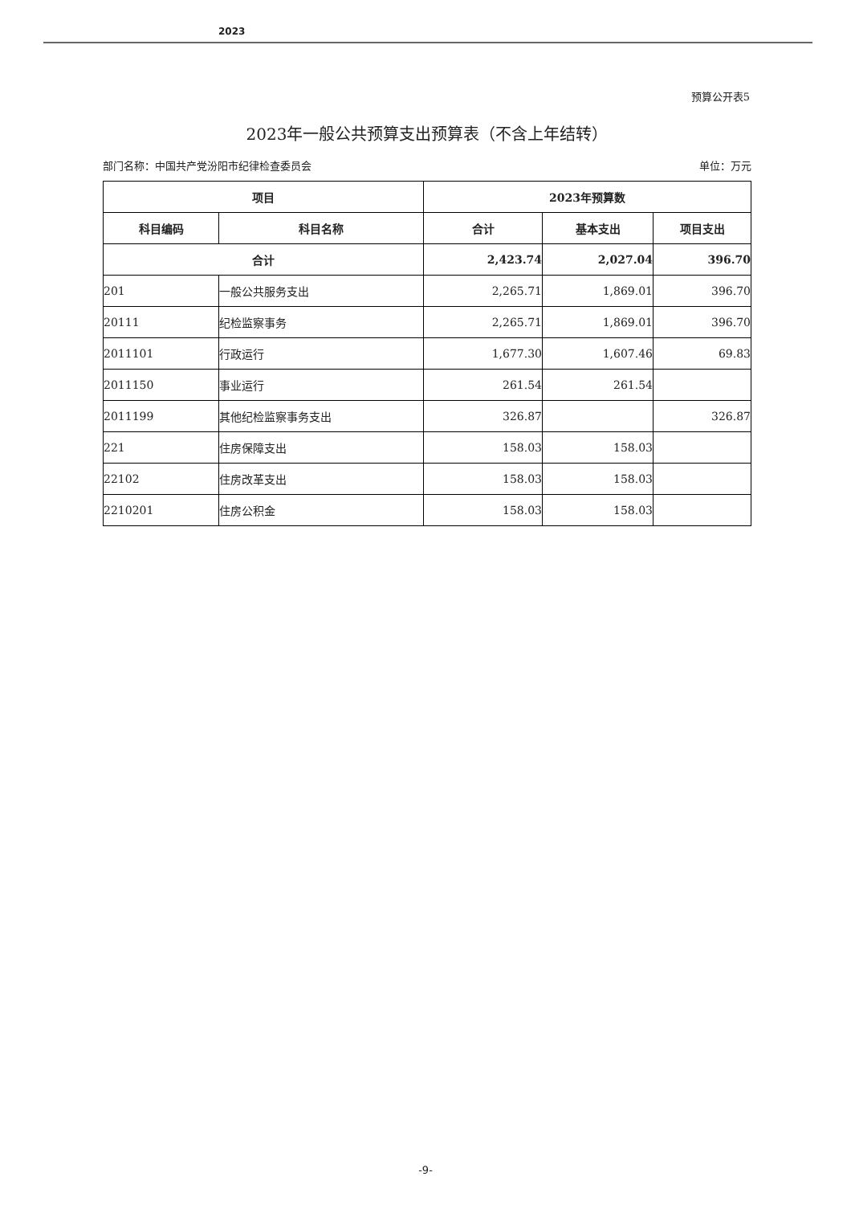2023
预算公开表5
2023年一般公共预算支出预算表（不含上年结转）
部门名称：中国共产党汾阳市纪律检查委员会 单位：万元
| 项目 | | 2023年预算数 | | |
| --- | --- | --- | --- | --- |
| 科目编码 | 科目名称 | 合计 | 基本支出 | 项目支出 |
| 合计 | | 2,423.74 | 2,027.04 | 396.70 |
| 201 | 一般公共服务支出 | 2,265.71 | 1,869.01 | 396.70 |
| 20111 | 纪检监察事务 | 2,265.71 | 1,869.01 | 396.70 |
| 2011101 | 行政运行 | 1,677.30 | 1,607.46 | 69.83 |
| 2011150 | 事业运行 | 261.54 | 261.54 | |
| 2011199 | 其他纪检监察事务支出 | 326.87 | | 326.87 |
| 221 | 住房保障支出 | 158.03 | 158.03 | |
| 22102 | 住房改革支出 | 158.03 | 158.03 | |
| 2210201 | 住房公积金 | 158.03 | 158.03 | |
-9-